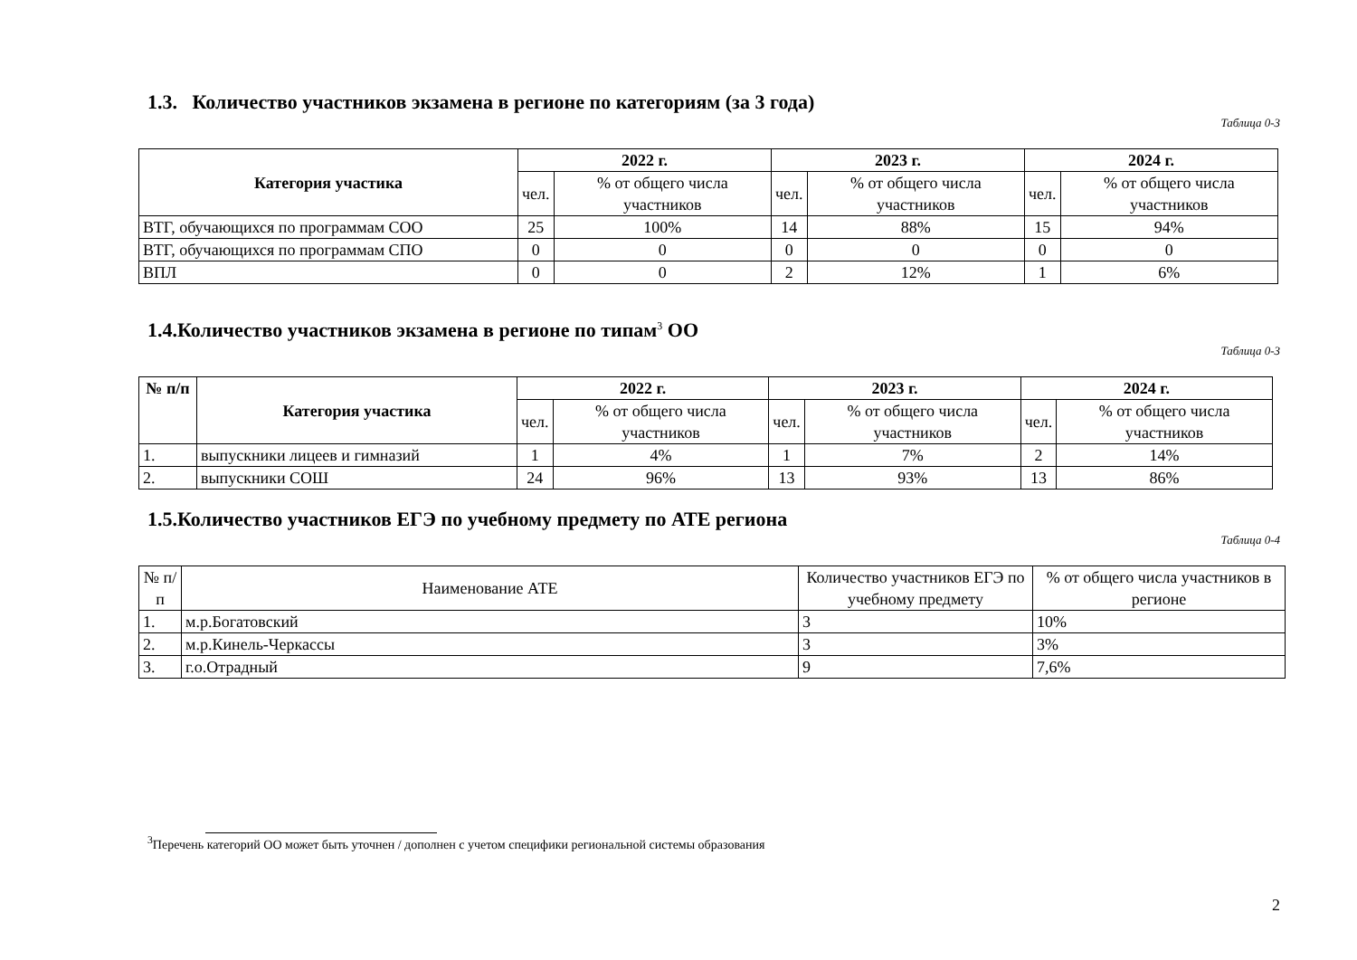1.3. Количество участников экзамена в регионе по категориям (за 3 года)
Таблица 0-3
| Категория участика | 2022 г. | | 2023 г. | | 2024 г. | |
| --- | --- | --- | --- | --- | --- | --- |
| | чел. | % от общего числа участников | чел. | % от общего числа участников | чел. | % от общего числа участников |
| ВТГ, обучающихся по программам СОО | 25 | 100% | 14 | 88% | 15 | 94% |
| ВТГ, обучающихся по программам СПО | 0 | 0 | 0 | 0 | 0 | 0 |
| ВПЛ | 0 | 0 | 2 | 12% | 1 | 6% |
1.4.Количество участников экзамена в регионе по типам<sup>3</sup> ОО
Таблица 0-3
| № п/п | Категория участика | 2022 г. | | 2023 г. | | 2024 г. | |
| --- | --- | --- | --- | --- | --- | --- | --- |
| | | чел. | % от общего числа участников | чел. | % от общего числа участников | чел. | % от общего числа участников |
| 1. | выпускники лицеев и гимназий | 1 | 4% | 1 | 7% | 2 | 14% |
| 2. | выпускники СОШ | 24 | 96% | 13 | 93% | 13 | 86% |
1.5.Количество участников ЕГЭ по учебному предмету по АТЕ региона
Таблица 0-4
| № п/п | Наименование АТЕ | Количество участников ЕГЭ по учебному предмету | % от общего числа участников в регионе |
| --- | --- | --- | --- |
| 1. | м.р.Богатовский | 3 | 10% |
| 2. | м.р.Кинель-Черкассы | 3 | 3% |
| 3. | г.о.Отрадный | 9 | 7,6% |
<sup>3</sup> Перечень категорий ОО может быть уточнен / дополнен с учетом специфики региональной системы образования
2